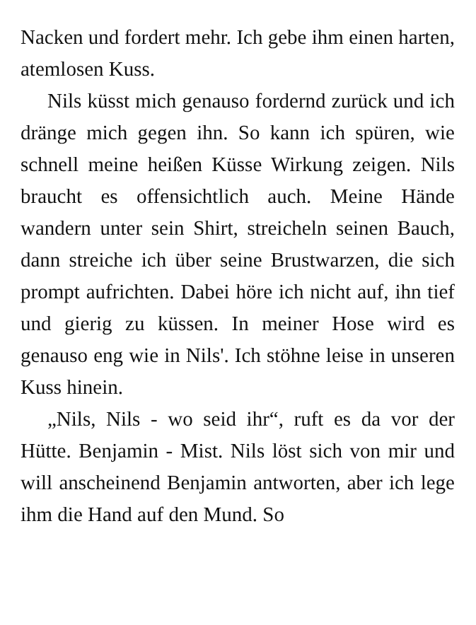Nacken und fordert mehr. Ich gebe ihm einen harten, atemlosen Kuss.
Nils küsst mich genauso fordernd zurück und ich dränge mich gegen ihn. So kann ich spüren, wie schnell meine heißen Küsse Wirkung zeigen. Nils braucht es offensichtlich auch. Meine Hände wandern unter sein Shirt, streicheln seinen Bauch, dann streiche ich über seine Brustwarzen, die sich prompt aufrichten. Dabei höre ich nicht auf, ihn tief und gierig zu küssen. In meiner Hose wird es genauso eng wie in Nils'. Ich stöhne leise in unseren Kuss hinein.
„Nils, Nils - wo seid ihr“, ruft es da vor der Hütte. Benjamin - Mist. Nils löst sich von mir und will anscheinend Benjamin antworten, aber ich lege ihm die Hand auf den Mund. So